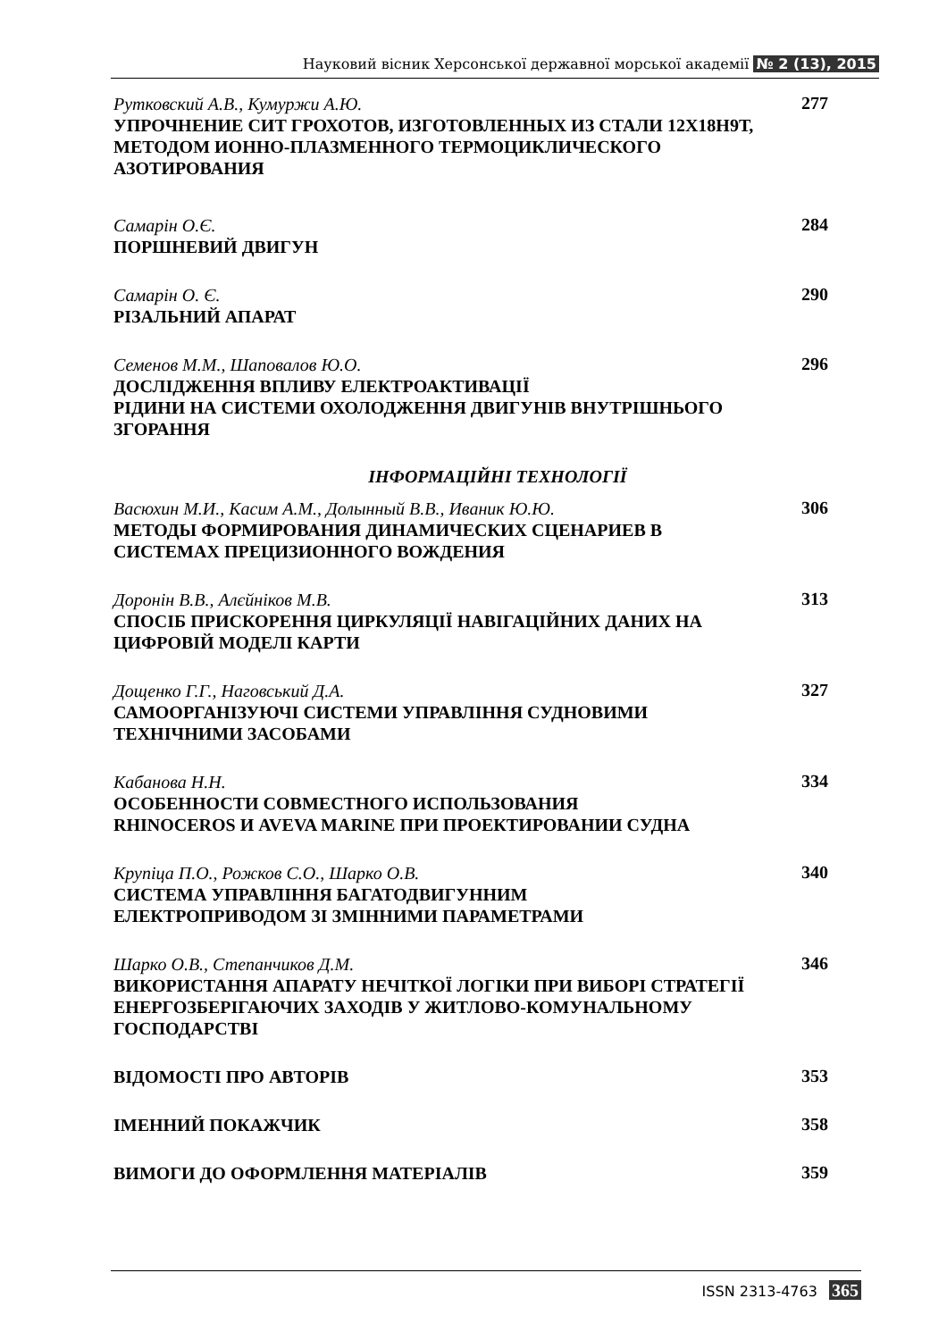Науковий вісник Херсонської державної морської академії № 2 (13), 2015
Рутковский А.В., Кумуржи А.Ю.
УПРОЧНЕНИЕ СИТ ГРОХОТОВ, ИЗГОТОВЛЕННЫХ ИЗ СТАЛИ 12Х18Н9Т, МЕТОДОМ ИОННО-ПЛАЗМЕННОГО ТЕРМОЦИКЛИЧЕСКОГО АЗОТИРОВАНИЯ
277
Самарін О.Є.
ПОРШНЕВИЙ ДВИГУН
284
Самарін О. Є.
РІЗАЛЬНИЙ АПАРАТ
290
Семенов М.М., Шаповалов Ю.О.
ДОСЛІДЖЕННЯ ВПЛИВУ ЕЛЕКТРОАКТИВАЦІЇ
РІДИНИ НА СИСТЕМИ ОХОЛОДЖЕННЯ ДВИГУНІВ ВНУТРІШНЬОГО ЗГОРАННЯ
296
ІНФОРМАЦІЙНІ ТЕХНОЛОГІЇ
Васюхин М.И., Касим А.М., Долынный В.В., Иваник Ю.Ю.
МЕТОДЫ ФОРМИРОВАНИЯ ДИНАМИЧЕСКИХ СЦЕНАРИЕВ В СИСТЕМАХ ПРЕЦИЗИОННОГО ВОЖДЕНИЯ
306
Доронін В.В., Алєйніков М.В.
СПОСІБ ПРИСКОРЕННЯ ЦИРКУЛЯЦІЇ НАВІГАЦІЙНИХ ДАНИХ НА ЦИФРОВІЙ МОДЕЛІ КАРТИ
313
Дощенко Г.Г., Наговський Д.А.
САМООРГАНІЗУЮЧІ СИСТЕМИ УПРАВЛІННЯ СУДНОВИМИ ТЕХНІЧНИМИ ЗАСОБАМИ
327
Кабанова Н.Н.
ОСОБЕННОСТИ СОВМЕСТНОГО ИСПОЛЬЗОВАНИЯ
RHINOCEROS И AVEVA MARINE ПРИ ПРОЕКТИРОВАНИИ СУДНА
334
Крупіца П.О., Рожков С.О., Шарко О.В.
СИСТЕМА УПРАВЛІННЯ БАГАТОДВИГУННИМ
ЕЛЕКТРОПРИВОДОМ ЗІ ЗМІННИМИ ПАРАМЕТРАМИ
340
Шарко О.В., Степанчиков Д.М.
ВИКОРИСТАННЯ АПАРАТУ НЕЧІТКОЇ ЛОГІКИ ПРИ ВИБОРІ СТРАТЕГІЇ ЕНЕРГОЗБЕРІГАЮЧИХ ЗАХОДІВ У ЖИТЛОВО-КОМУНАЛЬНОМУ ГОСПОДАРСТВІ
346
ВІДОМОСТІ ПРО АВТОРІВ
353
ІМЕННИЙ ПОКАЖЧИК
358
ВИМОГИ ДО ОФОРМЛЕННЯ МАТЕРІАЛІВ
359
ISSN 2313-4763 365